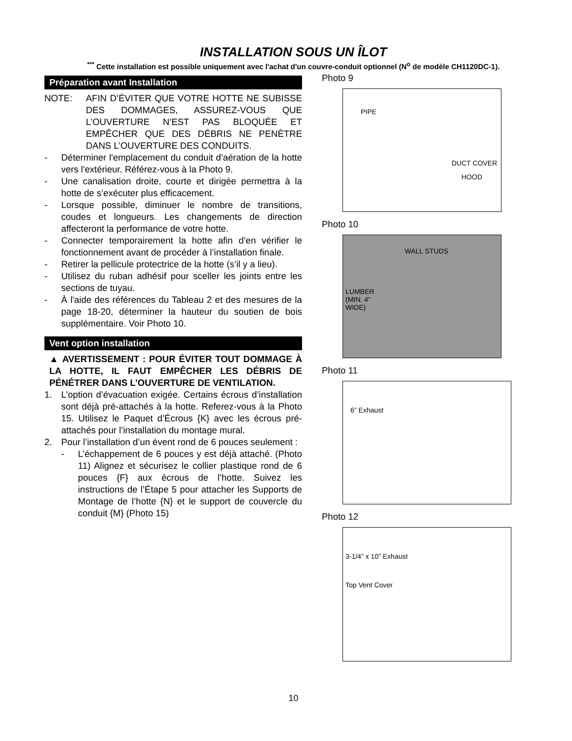INSTALLATION SOUS UN ÎLOT
<sup>***</sup> Cette installation est possible uniquement avec l'achat d'un couvre-conduit optionnel (N<sup>o</sup> de modèle CH1120DC-1).
Préparation avant Installation
NOTE: AFIN D’ÉVITER QUE VOTRE HOTTE NE SUBISSE DES DOMMAGES, ASSUREZ-VOUS QUE L’OUVERTURE N’EST PAS BLOQUÉE ET EMPÊCHER QUE DES DÉBRIS NE PENÈTRE DANS L’OUVERTURE DES CONDUITS.
- Déterminer l'emplacement du conduit d’aération de la hotte vers l'extérieur. Référez-vous à la Photo 9.
- Une canalisation droite, courte et dirigée permettra à la hotte de s’exécuter plus efficacement.
- Lorsque possible, diminuer le nombre de transitions, coudes et longueurs. Les changements de direction affecteront la performance de votre hotte.
- Connecter temporairement la hotte afin d’en vérifier le fonctionnement avant de procéder à l’installation finale.
- Retirer la pellicule protectrice de la hotte (s’il y a lieu).
- Utilisez du ruban adhésif pour sceller les joints entre les sections de tuyau.
- À l'aide des références du Tableau 2 et des mesures de la page 18-20, déterminer la hauteur du soutien de bois supplémentaire. Voir Photo 10.
Vent option installation
▲ AVERTISSEMENT : POUR ÉVITER TOUT DOMMAGE À LA HOTTE, IL FAUT EMPÊCHER LES DÉBRIS DE PÉNÉTRER DANS L’OUVERTURE DE VENTILATION.
1. L’option d’évacuation exigée. Certains écrous d’installation sont déjà pré-attachés à la hotte. Referez-vous à la Photo 15. Utilisez le Paquet d’Écrous {K} avec les écrous pré-attachés pour l’installation du montage mural.
2. Pour l’installation d’un évent rond de 6 pouces seulement :
- L’échappement de 6 pouces y est déjà attaché. (Photo 11) Alignez et sécurisez le collier plastique rond de 6 pouces {F} aux écrous de l’hotte. Suivez les instructions de l’Étape 5 pour attacher les Supports de Montage de l’hotte {N} et le support de couvercle du conduit {M} (Photo 15)
Photo 9
PIPE
DUCT COVER
HOOD
Photo 10
WALL STUDS
LUMBER
(MIN. 4"
WIDE)
Photo 11
6” Exhaust
Photo 12
3-1/4” x 10” Exhaust
Top Vent Cover
10